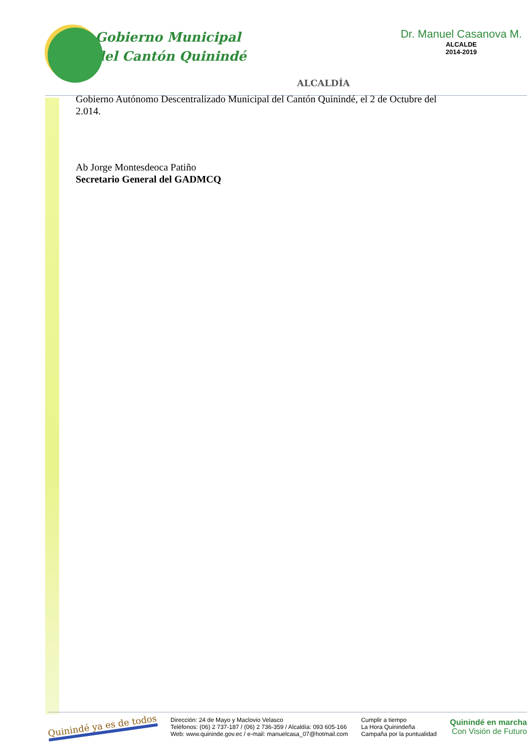Gobierno Municipal
del Cantón Quinindé
ALCALDÍA
Dr. Manuel Casanova M.
ALCALDE
2014-2019
Gobierno Autónomo Descentralizado Municipal del Cantón Quinindé, el 2 de Octubre del 2.014.
Ab Jorge Montesdeoca Patiño
Secretario General del GADMCQ
Quinindé ya es de todos
Dirección: 24 de Mayo y Maclovio Velasco
Teléfonos: (06) 2 737-187 / (06) 2 736-359 / Alcaldía: 093 605-166
Web: www.quininde.gov.ec / e-mail: manuelcasa_07@hotmail.com
Cumplir a tiempo
La Hora Quinindeña
Campaña por la puntualidad
Quinindé en marcha
Con Visión de Futuro